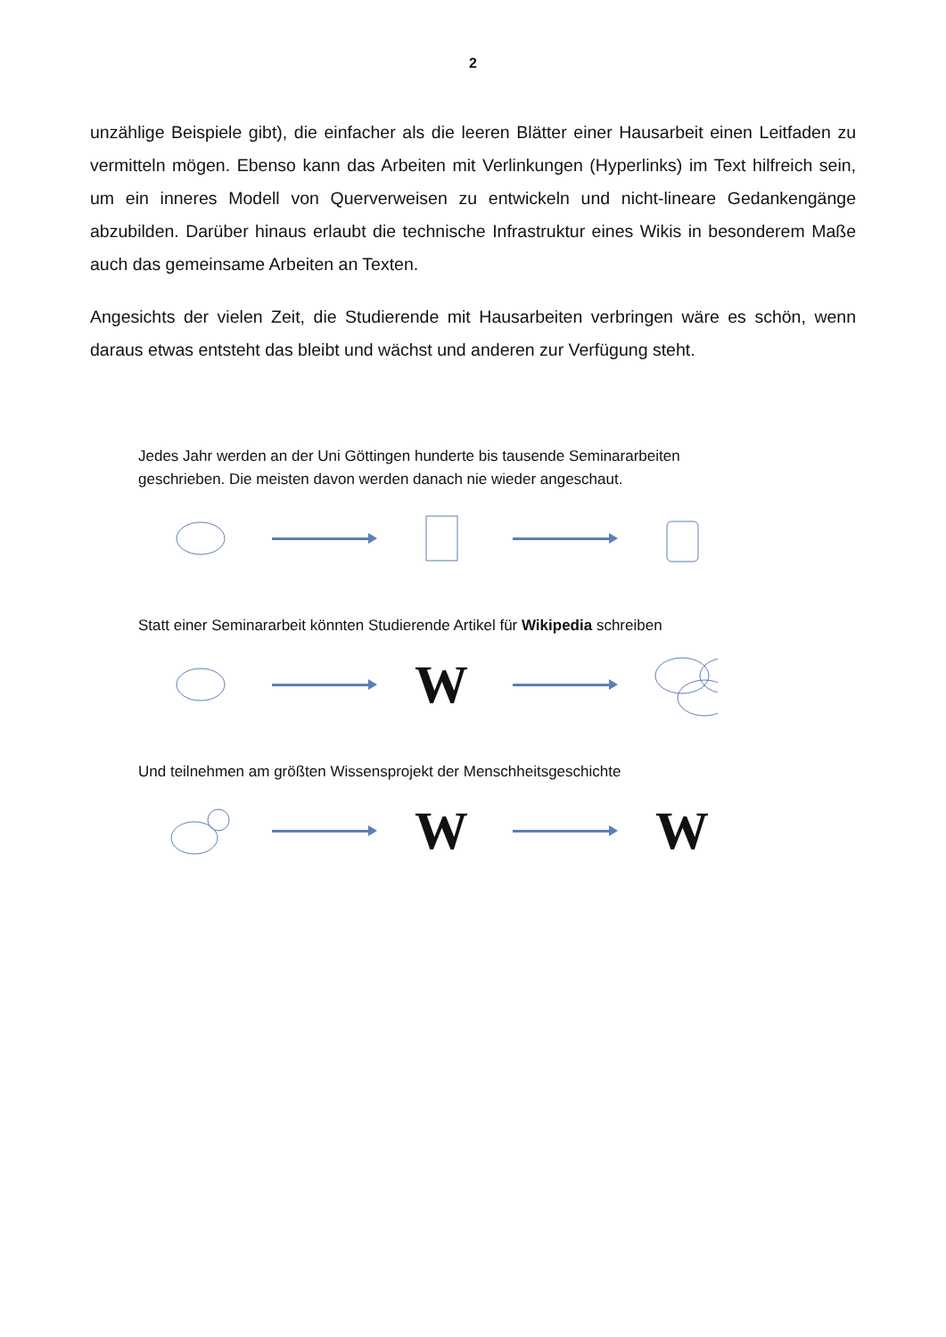2
unzählige Beispiele gibt), die einfacher als die leeren Blätter einer Hausarbeit einen Leitfaden zu vermitteln mögen. Ebenso kann das Arbeiten mit Verlinkungen (Hyperlinks) im Text hilfreich sein, um ein inneres Modell von Querverweisen zu entwickeln und nicht-lineare Gedankengänge abzubilden. Darüber hinaus erlaubt die technische Infrastruktur eines Wikis in besonderem Maße auch das gemeinsame Arbeiten an Texten.
Angesichts der vielen Zeit, die Studierende mit Hausarbeiten verbringen wäre es schön, wenn daraus etwas entsteht das bleibt und wächst und anderen zur Verfügung steht.
Jedes Jahr werden an der Uni Göttingen hunderte bis tausende Seminararbeiten geschrieben. Die meisten davon werden danach nie wieder angeschaut.
Statt einer Seminararbeit könnten Studierende Artikel für Wikipedia schreiben
W
Und teilnehmen am größten Wissensprojekt der Menschheitsgeschichte
W W